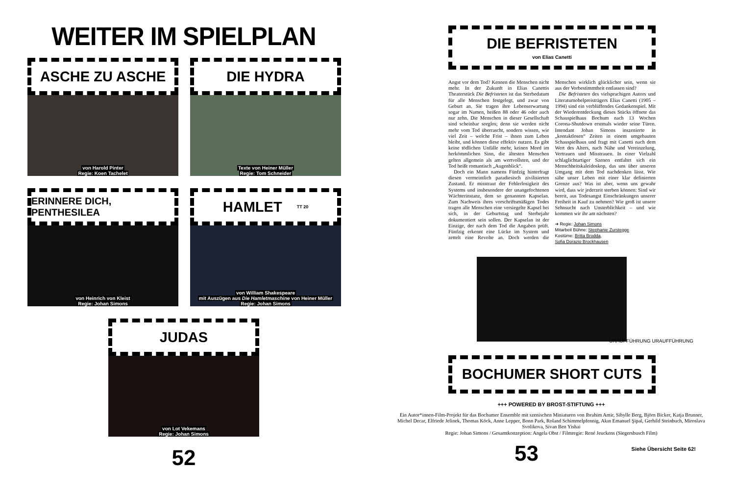WEITER IM SPIELPLAN
ASCHE ZU ASCHE
von Harold Pinter
Regie: Koen Tachelet
DIE HYDRA
Texte von Heiner Müller
Regie: Tom Schneider
ERINNERE DICH, PENTHESILEA
von Heinrich von Kleist
Regie: Johan Simons
HAMLET TT 20
von William Shakespeare
mit Auszügen aus Die Hamletmaschine von Heiner Müller
Regie: Johan Simons
JUDAS
von Lot Vekemans
Regie: Johan Simons
52
DIE BEFRISTETEN
von Elias Canetti
Angst vor dem Tod? Kennen die Menschen nicht mehr. In der Zukunft in Elias Canettis Theaterstück Die Befristeten ist das Sterbedatum für alle Menschen festgelegt, und zwar von Geburt an. Sie tragen ihre Lebenserwartung sogar im Namen, heißen 88 oder 46 oder auch nur zehn. Die Menschen in dieser Gesellschaft sind scheinbar sorglos; denn sie werden nicht mehr vom Tod überrascht, sondern wissen, wie viel Zeit – welche Frist – ihnen zum Leben bleibt, und können diese effektiv nutzen. Es gibt keine tödlichen Unfälle mehr, keinen Mord im herkömmlichen Sinn, die ältesten Menschen gelten allgemein als am wertvollsten, und der Tod heißt romantisch „Augenblick“.
Doch ein Mann namens Fünfzig hinterfragt diesen vermeintlich paradiesisch zivilisierten Zustand. Er misstraut der Fehlerlosigkeit des Systems und insbesondere der unangefochtenen Wächterinstanz, dem so genannten Kapselan. Zum Nachweis ihres vorschriftsmäßigen Todes tragen alle Menschen eine versiegelte Kapsel bei sich, in der Geburtstag und Sterbejahr dokumentiert sein sollen. Der Kapselan ist der Einzige, der nach dem Tod die Angaben prüft. Fünfzig erkennt eine Lücke im System und zettelt eine Revolte an. Doch werden die Menschen wirklich glücklicher sein, wenn sie aus der Vorbestimmtheit entlassen sind?
Die Befristeten des vielsprachigen Autors und Literaturnobelpreisträgers Elias Canetti (1905 – 1994) sind ein verblüffendes Gedankenspiel. Mit der Wiederentdeckung dieses Stücks öffnete das Schauspielhaus Bochum nach 13 Wochen Corona-Shutdown erstmals wieder seine Türen. Intendant Johan Simons inszenierte in „kontaktlosen“ Zeiten in einem umgebauten Schauspielhaus und fragt mit Canetti nach dem Wert des Alters, nach Nähe und Vereinzelung, Vertrauen und Misstrauen. In einer Vielzahl schlaglichtartiger Szenen entfaltet sich ein Menschheitskaleidoskop, das uns über unseren Umgang mit dem Tod nachdenken lässt. Wie sähe unser Leben mit einer klar definierten Grenze aus? Was ist aber, wenn uns gewahr wird, dass wir jederzeit sterben können: Sind wir bereit, aus Todesangst Einschränkungen unserer Freiheit in Kauf zu nehmen? Wie groß ist unsere Sehnsucht nach Unsterblichkeit – und wie kommen wir ihr am nächsten?
➔ Regie: Johan Simons
Mitarbeit Bühne: Stephanie Zurstegge
Kostüme: Britta Brodda,
Sofia Dorazio Brockhausen
BOCHUMER SHORT CUTS
URAUFFÜHRUNG URAUFFÜHRUNG
+++ POWERED BY BROST-STIFTUNG +++
Ein Autor*innen-Film-Projekt für das Bochumer Ensemble mit szenischen Miniaturen von Ibrahim Amir, Sibylle Berg, Björn Bicker, Katja Brunner, Michel Decar, Elfriede Jelinek, Thomas Köck, Anne Lepper, Bonn Park, Roland Schimmelpfennig, Akın Emanuel Şipal, Gerhild Steinbuch, Miroslava Svolikova, Sivan Ben Yishai
Regie: Johan Simons / Gesamtkonzeption: Angela Obst / Filmregie: René Jeuckens (Siegersbusch Film)
53
Siehe Übersicht Seite 62!